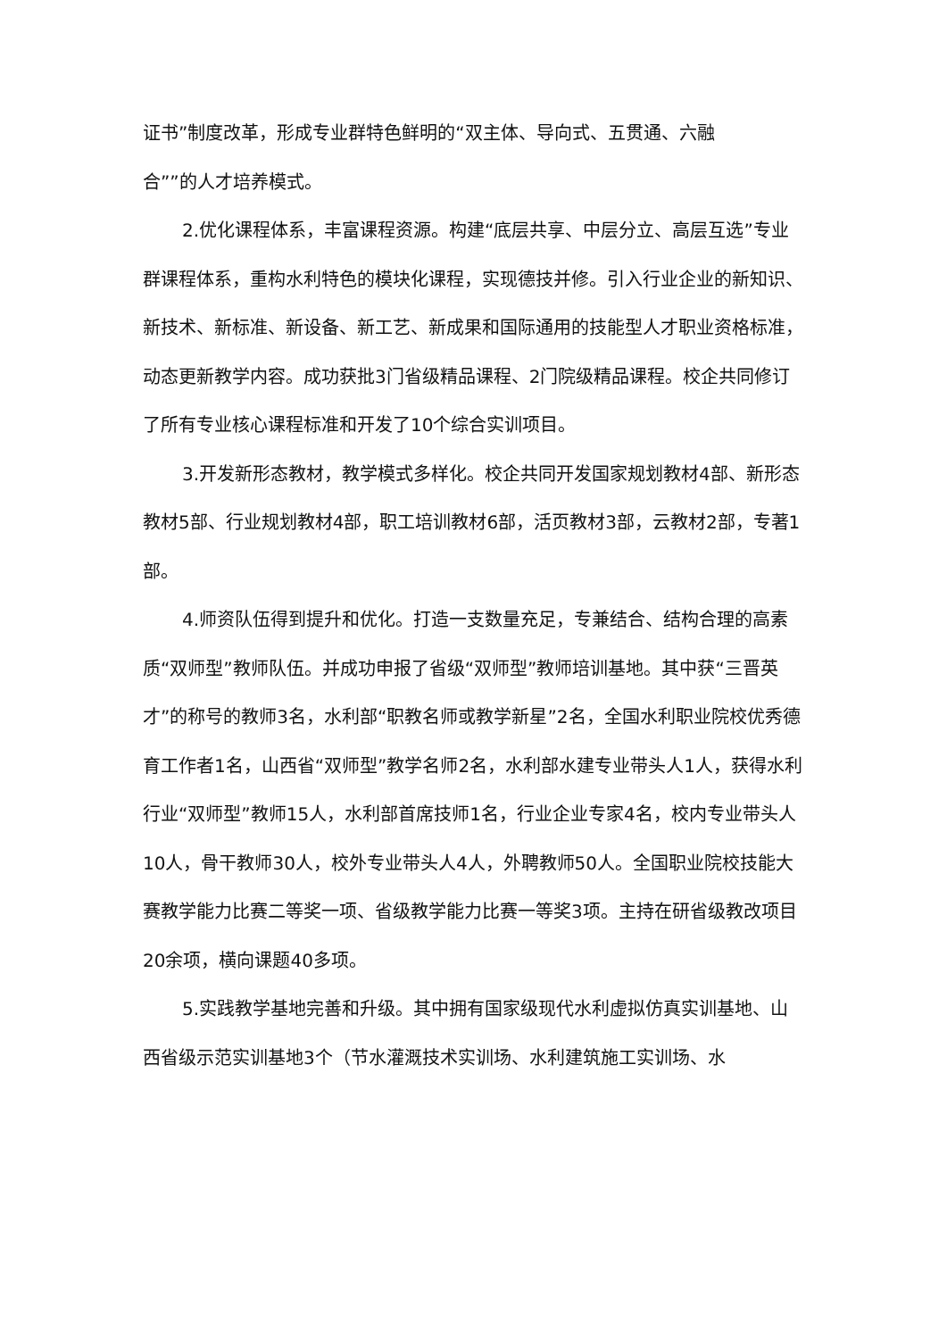证书”制度改革，形成专业群特色鲜明的“双主体、导向式、五贯通、六融
合””的人才培养模式。
2.优化课程体系，丰富课程资源。构建“底层共享、中层分立、高层互选”专业群课程体系，重构水利特色的模块化课程，实现德技并修。引入行业企业的新知识、新技术、新标准、新设备、新工艺、新成果和国际通用的技能型人才职业资格标准，动态更新教学内容。成功获批3门省级精品课程、2门院级精品课程。校企共同修订了所有专业核心课程标准和开发了10个综合实训项目。
3.开发新形态教材，教学模式多样化。校企共同开发国家规划教材4部、新形态教材5部、行业规划教材4部，职工培训教材6部，活页教材3部，云教材2部，专著1部。
4.师资队伍得到提升和优化。打造一支数量充足，专兼结合、结构合理的高素质“双师型”教师队伍。并成功申报了省级“双师型”教师培训基地。其中获“三晋英才”的称号的教师3名，水利部“职教名师或教学新星”2名，全国水利职业院校优秀德育工作者1名，山西省“双师型”教学名师2名，水利部水建专业带头人1人，获得水利行业“双师型”教师15人，水利部首席技师1名，行业企业专家4名，校内专业带头人10人，骨干教师30人，校外专业带头人4人，外聘教师50人。全国职业院校技能大赛教学能力比赛二等奖一项、省级教学能力比赛一等奖3项。主持在研省级教改项目20余项，横向课题40多项。
5.实践教学基地完善和升级。其中拥有国家级现代水利虚拟仿真实训基地、山西省级示范实训基地3个（节水灌溉技术实训场、水利建筑施工实训场、水